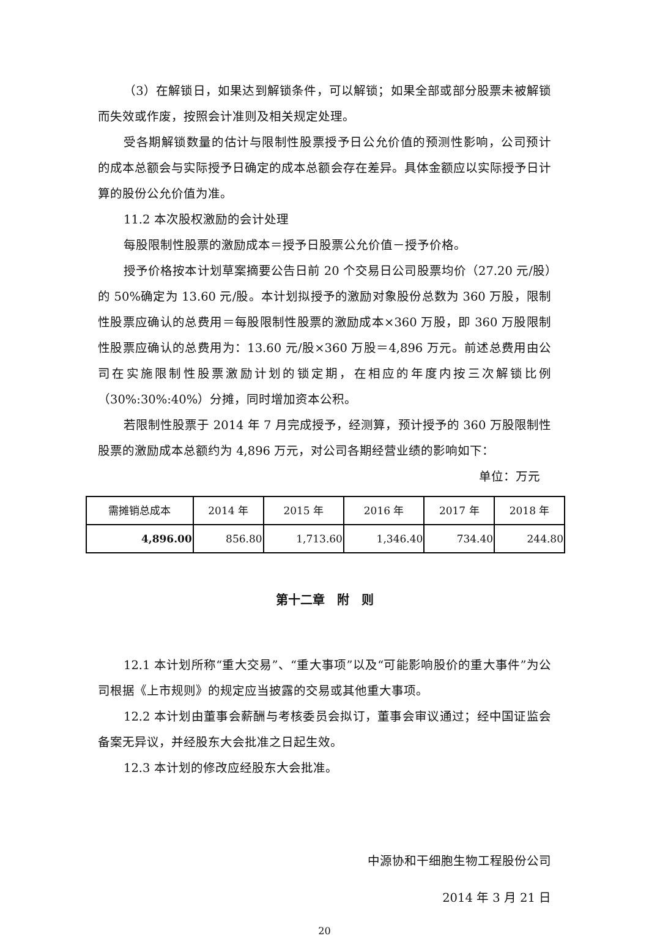（3）在解锁日，如果达到解锁条件，可以解锁；如果全部或部分股票未被解锁而失效或作废，按照会计准则及相关规定处理。
受各期解锁数量的估计与限制性股票授予日公允价值的预测性影响，公司预计的成本总额会与实际授予日确定的成本总额会存在差异。具体金额应以实际授予日计算的股份公允价值为准。
11.2 本次股权激励的会计处理
每股限制性股票的激励成本＝授予日股票公允价值－授予价格。
授予价格按本计划草案摘要公告日前 20 个交易日公司股票均价（27.20 元/股）的 50%确定为 13.60 元/股。本计划拟授予的激励对象股份总数为 360 万股，限制性股票应确认的总费用＝每股限制性股票的激励成本×360 万股，即 360 万股限制性股票应确认的总费用为：13.60 元/股×360 万股＝4,896 万元。前述总费用由公司在实施限制性股票激励计划的锁定期，在相应的年度内按三次解锁比例（30%:30%:40%）分摊，同时增加资本公积。
若限制性股票于 2014 年 7 月完成授予，经测算，预计授予的 360 万股限制性股票的激励成本总额约为 4,896 万元，对公司各期经营业绩的影响如下：
单位：万元
| 需摊销总成本 | 2014 年 | 2015 年 | 2016 年 | 2017 年 | 2018 年 |
| 4,896.00 | 856.80 | 1,713.60 | 1,346.40 | 734.40 | 244.80 |
第十二章　附　则
12.1 本计划所称“重大交易”、“重大事项”以及“可能影响股价的重大事件”为公司根据《上市规则》的规定应当披露的交易或其他重大事项。
12.2 本计划由董事会薪酬与考核委员会拟订，董事会审议通过；经中国证监会备案无异议，并经股东大会批准之日起生效。
12.3 本计划的修改应经股东大会批准。
中源协和干细胞生物工程股份公司
2014 年 3 月 21 日
20